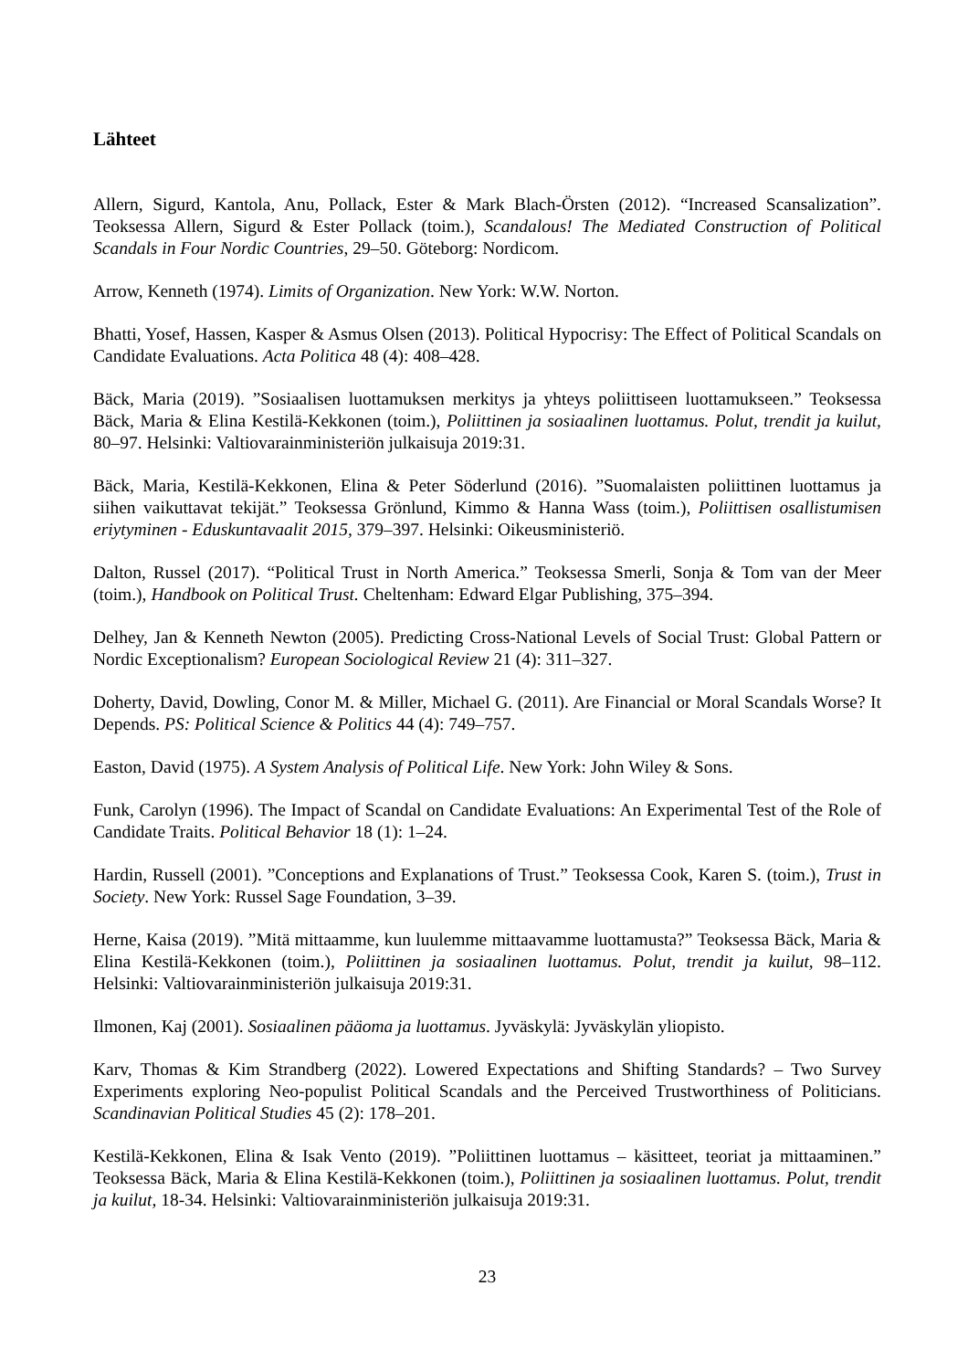Lähteet
Allern, Sigurd, Kantola, Anu, Pollack, Ester & Mark Blach-Örsten (2012). “Increased Scansalization”. Teoksessa Allern, Sigurd & Ester Pollack (toim.), Scandalous! The Mediated Construction of Political Scandals in Four Nordic Countries, 29–50. Göteborg: Nordicom.
Arrow, Kenneth (1974). Limits of Organization. New York: W.W. Norton.
Bhatti, Yosef, Hassen, Kasper & Asmus Olsen (2013). Political Hypocrisy: The Effect of Political Scandals on Candidate Evaluations. Acta Politica 48 (4): 408–428.
Bäck, Maria (2019). ”Sosiaalisen luottamuksen merkitys ja yhteys poliittiseen luottamukseen.” Teoksessa Bäck, Maria & Elina Kestilä-Kekkonen (toim.), Poliittinen ja sosiaalinen luottamus. Polut, trendit ja kuilut, 80–97. Helsinki: Valtiovarainministeriön julkaisuja 2019:31.
Bäck, Maria, Kestilä-Kekkonen, Elina & Peter Söderlund (2016). ”Suomalaisten poliittinen luottamus ja siihen vaikuttavat tekijät.” Teoksessa Grönlund, Kimmo & Hanna Wass (toim.), Poliittisen osallistumisen eriytyminen - Eduskuntavaalit 2015, 379–397. Helsinki: Oikeusministeriö.
Dalton, Russel (2017). “Political Trust in North America.” Teoksessa Smerli, Sonja & Tom van der Meer (toim.), Handbook on Political Trust. Cheltenham: Edward Elgar Publishing, 375–394.
Delhey, Jan & Kenneth Newton (2005). Predicting Cross-National Levels of Social Trust: Global Pattern or Nordic Exceptionalism? European Sociological Review 21 (4): 311–327.
Doherty, David, Dowling, Conor M. & Miller, Michael G. (2011). Are Financial or Moral Scandals Worse? It Depends. PS: Political Science & Politics 44 (4): 749–757.
Easton, David (1975). A System Analysis of Political Life. New York: John Wiley & Sons.
Funk, Carolyn (1996). The Impact of Scandal on Candidate Evaluations: An Experimental Test of the Role of Candidate Traits. Political Behavior 18 (1): 1–24.
Hardin, Russell (2001). ”Conceptions and Explanations of Trust.” Teoksessa Cook, Karen S. (toim.), Trust in Society. New York: Russel Sage Foundation, 3–39.
Herne, Kaisa (2019). ”Mitä mittaamme, kun luulemme mittaavamme luottamusta?” Teoksessa Bäck, Maria & Elina Kestilä-Kekkonen (toim.), Poliittinen ja sosiaalinen luottamus. Polut, trendit ja kuilut, 98–112. Helsinki: Valtiovarainministeriön julkaisuja 2019:31.
Ilmonen, Kaj (2001). Sosiaalinen pääoma ja luottamus. Jyväskylä: Jyväskylän yliopisto.
Karv, Thomas & Kim Strandberg (2022). Lowered Expectations and Shifting Standards? – Two Survey Experiments exploring Neo-populist Political Scandals and the Perceived Trustworthiness of Politicians. Scandinavian Political Studies 45 (2): 178–201.
Kestilä-Kekkonen, Elina & Isak Vento (2019). ”Poliittinen luottamus – käsitteet, teoriat ja mittaaminen.” Teoksessa Bäck, Maria & Elina Kestilä-Kekkonen (toim.), Poliittinen ja sosiaalinen luottamus. Polut, trendit ja kuilut, 18-34. Helsinki: Valtiovarainministeriön julkaisuja 2019:31.
23